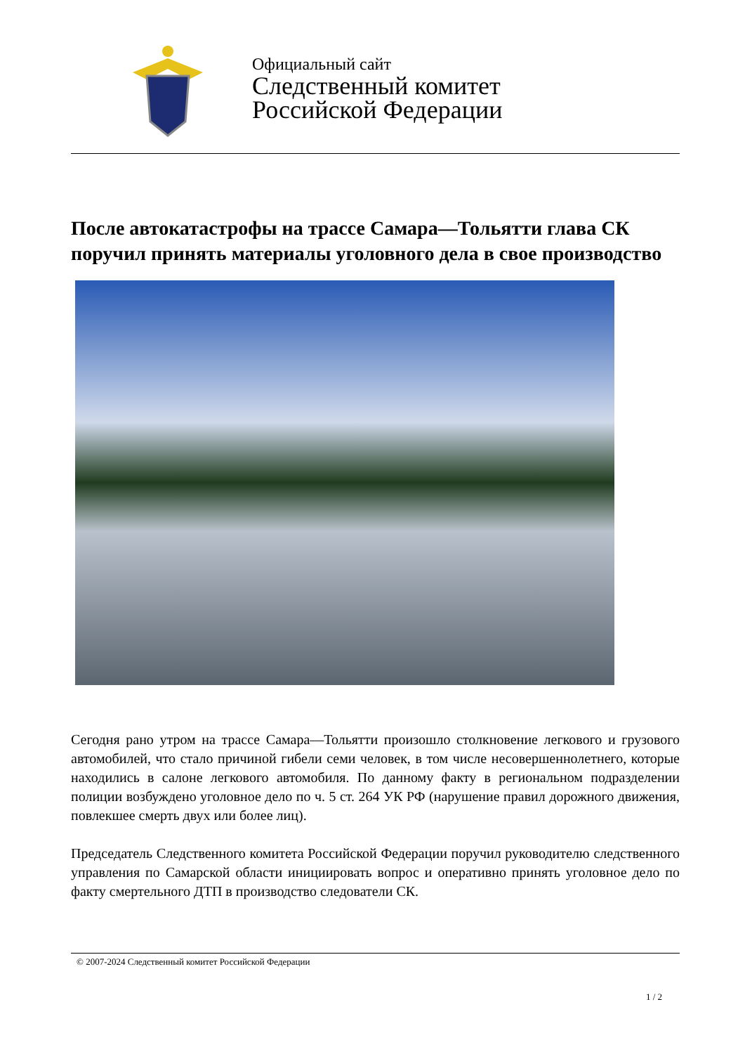Официальный сайт
Следственный комитет
Российской Федерации
После автокатастрофы на трассе Самара—Тольятти глава СК поручил принять материалы уголовного дела в свое производство
Сегодня рано утром на трассе Самара—Тольятти произошло столкновение легкового и грузового автомобилей, что стало причиной гибели семи человек, в том числе несовершеннолетнего, которые находились в салоне легкового автомобиля. По данному факту в региональном подразделении полиции возбуждено уголовное дело по ч. 5 ст. 264 УК РФ (нарушение правил дорожного движения, повлекшее смерть двух или более лиц).
Председатель Следственного комитета Российской Федерации поручил руководителю следственного управления по Самарской области инициировать вопрос и оперативно принять уголовное дело по факту смертельного ДТП в производство следователи СК.
© 2007-2024 Следственный комитет Российской Федерации
1 / 2